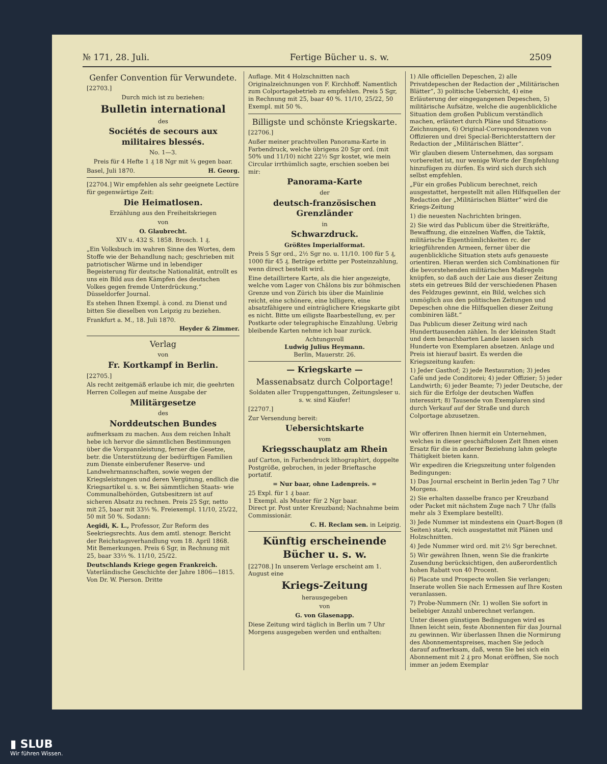№ 171, 28. Juli. Fertige Bücher u. s. w. 2509
Genfer Convention für Verwundete.
[22703.]
Durch mich ist zu beziehen:
Bulletin international
des
Sociétés de secours aux militaires blessés.
No. 1—3.
Preis für 4 Hefte 1 ₰ 18 Ngr mit ¼ gegen baar.
Basel, Juli 1870. H. Georg.
[22704.] Wir empfehlen als sehr geeignete Lectüre für gegenwärtige Zeit:
Die Heimatlosen.
Erzählung aus den Freiheitskriegen
von
O. Glaubrecht.
XIV u. 432 S. 1858. Brosch. 1 ₰.
„Ein Volksbuch im wahren Sinne des Wortes, dem Stoffe wie der Behandlung nach; geschrieben mit patriotischer Wärme und in lebendiger Begeisterung für deutsche Nationalität, entrollt es uns ein Bild aus den Kämpfen des deutschen Volkes gegen fremde Unterdrückung.“ Düsseldorfer Journal.
Es stehen Ihnen Exempl. à cond. zu Dienst und bitten Sie dieselben von Leipzig zu beziehen.
Frankfurt a. M., 18. Juli 1870.
Heyder & Zimmer.
Verlag
von
Fr. Kortkampf in Berlin.
[22705.]
Als recht zeitgemäß erlaube ich mir, die geehrten Herren Collegen auf meine Ausgabe der
Militärgesetze
des
Norddeutschen Bundes
aufmerksam zu machen. Aus dem reichen Inhalt hebe ich hervor die sämmtlichen Bestimmungen über die Vorspannleistung, ferner die Gesetze, betr. die Unterstützung der bedürftigen Familien zum Dienste einberufener Reserve- und Landwehrmannschaften, sowie wegen der Kriegsleistungen und deren Vergütung, endlich die Kriegsartikel u. s. w. Bei sämmtlichen Staats- wie Communalbehörden, Gutsbesitzern ist auf sicheren Absatz zu rechnen. Preis 25 Sgr, netto mit 25, baar mit 33⅓ %. Freiexempl. 11/10, 25/22, 50 mit 50 %. Sodann:
Aegidi, K. L., Professor, Zur Reform des Seekriegsrechts. Aus dem amtl. stenogr. Bericht der Reichstagsverhandlung vom 18. April 1868. Mit Bemerkungen. Preis 6 Sgr, in Rechnung mit 25, baar 33⅓ %. 11/10, 25/22.
Deutschlands Kriege gegen Frankreich. Vaterländische Geschichte der Jahre 1806—1815. Von Dr. W. Pierson. Dritte
Auflage. Mit 4 Holzschnitten nach Originalzeichnungen von F. Kirchhoff. Namentlich zum Colportagebetrieb zu empfehlen. Preis 5 Sgr, in Rechnung mit 25, baar 40 %. 11/10, 25/22, 50 Exempl. mit 50 %.
Billigste und schönste Kriegskarte.
[22706.]
Außer meiner prachtvollen Panorama-Karte in Farbendruck, welche übrigens 20 Sgr ord. (mit 50% und 11/10) nicht 22½ Sgr kostet, wie mein Circular irrthümlich sagte, erschien soeben bei mir:
Panorama-Karte
der
deutsch-französischen Grenzländer
in
Schwarzdruck.
Größtes Imperialformat.
Preis 5 Sgr ord., 2½ Sgr no. u. 11/10. 100 für 5 ₰, 1000 für 45 ₰. Beträge erbitte per Posteinzahlung, wenn direct bestellt wird.
Eine detaillirtere Karte, als die hier angezeigte, welche vom Lager von Châlons bis zur böhmischen Grenze und von Zürich bis über die Mainlinie reicht, eine schönere, eine billigere, eine absatzfähigere und einträglichere Kriegskarte gibt es nicht. Bitte um eiligste Baarbestellung, ev. per Postkarte oder telegraphische Einzahlung. Uebrig bleibende Karten nehme ich baar zurück.
Achtungsvoll
Ludwig Julius Heymann.
Berlin, Mauerstr. 26.
— Kriegskarte —
Massenabsatz durch Colportage!
Soldaten aller Truppengattungen, Zeitungsleser u. s. w. sind Käufer!
[22707.]
Zur Versendung bereit:
Uebersichtskarte
vom
Kriegsschauplatz am Rhein
auf Carton, in Farbendruck lithographirt, doppelte Postgröße, gebrochen, in jeder Brieftasche portatif.
= Nur baar, ohne Ladenpreis. =
25 Expl. für 1 ₰ baar.
1 Exempl. als Muster für 2 Ngr baar.
Direct pr. Post unter Kreuzband; Nachnahme beim Commissionär.
C. H. Reclam sen. in Leipzig.
Künftig erscheinende Bücher u. s. w.
[22708.] In unserem Verlage erscheint am 1. August eine
Kriegs-Zeitung
herausgegeben
von
G. von Glasenapp.
Diese Zeitung wird täglich in Berlin um 7 Uhr Morgens ausgegeben werden und enthalten:
1) Alle officiellen Depeschen, 2) alle Privatdepeschen der Redaction der „Militärischen Blätter“, 3) politische Uebersicht, 4) eine Erläuterung der eingegangenen Depeschen, 5) militärische Aufsätze, welche die augenblickliche Situation dem großen Publicum verständlich machen, erläutert durch Pläne und Situations-Zeichnungen, 6) Original-Correspondenzen von Offizieren und drei Special-Berichterstattern der Redaction der „Militärischen Blätter“.
Wir glauben diesem Unternehmen, das sorgsam vorbereitet ist, nur wenige Worte der Empfehlung hinzufügen zu dürfen. Es wird sich durch sich selbst empfehlen.
„Für ein großes Publicum berechnet, reich ausgestattet, hergestellt mit allen Hilfsquellen der Redaction der „Militärischen Blätter“ wird die Kriegs-Zeitung
1) die neuesten Nachrichten bringen.
2) Sie wird das Publicum über die Streitkräfte, Bewaffnung, die einzelnen Waffen, die Taktik, militärische Eigenthümlichkeiten rc. der kriegführenden Armeen, ferner über die augenblickliche Situation stets aufs genaueste orientiren. Hieran werden sich Combinationen für die bevorstehenden militärischen Maßregeln knüpfen, so daß auch der Laie aus dieser Zeitung stets ein getreues Bild der verschiedenen Phasen des Feldzuges gewinnt, ein Bild, welches sich unmöglich aus den politischen Zeitungen und Depeschen ohne die Hilfsquellen dieser Zeitung combiniren läßt.“
Das Publicum dieser Zeitung wird nach Hunderttausenden zählen. In der kleinsten Stadt und dem benachbarten Lande lassen sich Hunderte von Exemplaren absetzen. Anlage und Preis ist hierauf basirt. Es werden die Kriegszeitung kaufen:
1) Jeder Gasthof; 2) jede Restauration; 3) jedes Café und jede Conditorei; 4) jeder Offizier; 5) jeder Landwirth; 6) jeder Beamte; 7) jeder Deutsche, der sich für die Erfolge der deutschen Waffen interessirt; 8) Tausende von Exemplaren sind durch Verkauf auf der Straße und durch Colportage abzusetzen.
Wir offeriren Ihnen hiermit ein Unternehmen, welches in dieser geschäftslosen Zeit Ihnen einen Ersatz für die in anderer Beziehung lahm gelegte Thätigkeit bieten kann.
Wir expediren die Kriegszeitung unter folgenden Bedingungen:
1) Das Journal erscheint in Berlin jeden Tag 7 Uhr Morgens.
2) Sie erhalten dasselbe franco per Kreuzband oder Packet mit nächstem Zuge nach 7 Uhr (falls mehr als 3 Exemplare bestellt).
3) Jede Nummer ist mindestens ein Quart-Bogen (8 Seiten) stark, reich ausgestattet mit Plänen und Holzschnitten.
4) Jede Nummer wird ord. mit 2½ Sgr berechnet.
5) Wir gewähren Ihnen, wenn Sie die frankirte Zusendung berücksichtigen, den außerordentlich hohen Rabatt von 40 Procent.
6) Placate und Prospecte wollen Sie verlangen; Inserate wollen Sie nach Ermessen auf Ihre Kosten veranlassen.
7) Probe-Nummern (Nr. 1) wollen Sie sofort in beliebiger Anzahl unberechnet verlangen.
Unter diesen günstigen Bedingungen wird es Ihnen leicht sein, feste Abonnenten für das Journal zu gewinnen. Wir überlassen Ihnen die Normirung des Abonnementspreises, machen Sie jedoch darauf aufmerksam, daß, wenn Sie bei sich ein Abonnement mit 2 ₰ pro Monat eröffnen, Sie noch immer an jedem Exemplar
▮ SLUB
Wir führen Wissen.